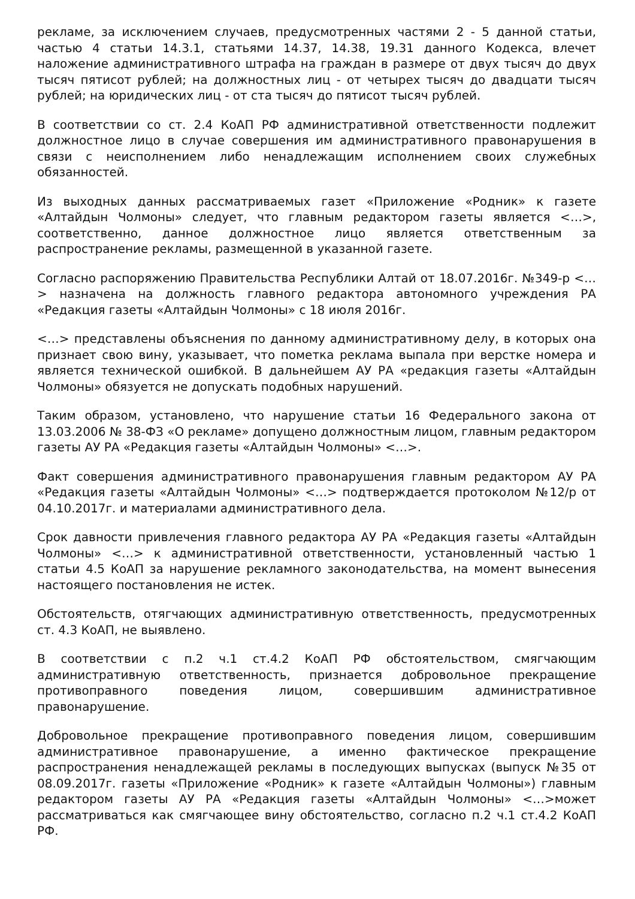рекламе, за исключением случаев, предусмотренных частями 2 - 5 данной статьи, частью 4 статьи 14.3.1, статьями 14.37, 14.38, 19.31 данного Кодекса, влечет наложение административного штрафа на граждан в размере от двух тысяч до двух тысяч пятисот рублей; на должностных лиц - от четырех тысяч до двадцати тысяч рублей; на юридических лиц - от ста тысяч до пятисот тысяч рублей.
В соответствии со ст. 2.4 КоАП РФ административной ответственности подлежит должностное лицо в случае совершения им административного правонарушения в связи с неисполнением либо ненадлежащим исполнением своих служебных обязанностей.
Из выходных данных рассматриваемых газет «Приложение «Родник» к газете «Алтайдын Чолмоны» следует, что главным редактором газеты является <…>, соответственно, данное должностное лицо является ответственным за распространение рекламы, размещенной в указанной газете.
Согласно распоряжению Правительства Республики Алтай от 18.07.2016г. №349-р <…> назначена на должность главного редактора автономного учреждения РА «Редакция газеты «Алтайдын Чолмоны» с 18 июля 2016г.
<…> представлены объяснения по данному административному делу, в которых она признает свою вину, указывает, что пометка реклама выпала при верстке номера и является технической ошибкой. В дальнейшем АУ РА «редакция газеты «Алтайдын Чолмоны» обязуется не допускать подобных нарушений.
Таким образом, установлено, что нарушение статьи 16 Федерального закона от 13.03.2006 № 38-ФЗ «О рекламе» допущено должностным лицом, главным редактором газеты АУ РА «Редакция газеты «Алтайдын Чолмоны» <…>.
Факт совершения административного правонарушения главным редактором АУ РА «Редакция газеты «Алтайдын Чолмоны» <…> подтверждается протоколом №12/р от 04.10.2017г. и материалами административного дела.
Срок давности привлечения главного редактора АУ РА «Редакция газеты «Алтайдын Чолмоны» <…> к административной ответственности, установленный частью 1 статьи 4.5 КоАП за нарушение рекламного законодательства, на момент вынесения настоящего постановления не истек.
Обстоятельств, отягчающих административную ответственность, предусмотренных ст. 4.3 КоАП, не выявлено.
В соответствии с п.2 ч.1 ст.4.2 КоАП РФ обстоятельством, смягчающим административную ответственность, признается добровольное прекращение противоправного поведения лицом, совершившим административное правонарушение.
Добровольное прекращение противоправного поведения лицом, совершившим административное правонарушение, а именно фактическое прекращение распространения ненадлежащей рекламы в последующих выпусках (выпуск №35 от 08.09.2017г. газеты «Приложение «Родник» к газете «Алтайдын Чолмоны») главным редактором газеты АУ РА «Редакция газеты «Алтайдын Чолмоны» <…>может рассматриваться как смягчающее вину обстоятельство, согласно п.2 ч.1 ст.4.2 КоАП РФ.